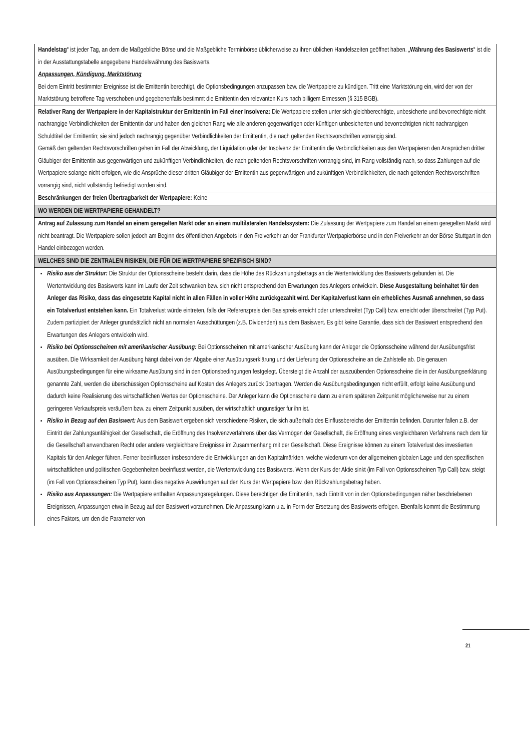| Handelstag “ ist jeder Tag, an dem die Maßgebliche Börse und die Maßgebliche Terminbörse üblicherweise zu ihren üblichen Handelszeiten geöffnet haben. „ Währung des Basiswerts “ ist die in der Ausstattungstabelle angegebene Handelswährung des Basiswerts. Anpassungen, Kündigung, Marktstörung Bei dem Eintritt bestimmter Ereignisse ist die Emittentin berechtigt, die Optionsbedingungen anzupassen bzw. die Wertpapiere zu kündigen. Tritt eine Marktstörung ein, wird der von der Marktstörung betroffene Tag verschoben und gegebenenfalls bestimmt die Emittentin den relevanten Kurs nach billigem Ermessen (§ 315 BGB). |
| Relativer Rang der Wertpapiere in der Kapitalstruktur der Emittentin im Fall einer Insolvenz: Die Wertpapiere stellen unter sich gleichberechtigte, unbesicherte und bevorrechtigte nicht nachrangige Verbindlichkeiten der Emittentin dar und haben den gleichen Rang wie alle anderen gegenwärtigen oder künftigen unbesicherten und bevorrechtigten nicht nachrangigen Schuldtitel der Emittentin; sie sind jedoch nachrangig gegenüber Verbindlichkeiten der Emittentin, die nach geltenden Rechtsvorschriften vorrangig sind. Gemäß den geltenden Rechtsvorschriften gehen im Fall der Abwicklung, der Liquidation oder der Insolvenz der Emittentin die Verbindlichkeiten aus den Wertpapieren den Ansprüchen dritter Gläubiger der Emittentin aus gegenwärtigen und zukünftigen Verbindlichkeiten, die nach geltenden Rechtsvorschriften vorrangig sind, im Rang vollständig nach, so dass Zahlungen auf die Wertpapiere solange nicht erfolgen, wie die Ansprüche dieser dritten Gläubiger der Emittentin aus gegenwärtigen und zukünftigen Verbindlichkeiten, die nach geltenden Rechtsvorschriften vorrangig sind, nicht vollständig befriedigt worden sind. |
| Beschränkungen der freien Übertragbarkeit der Wertpapiere: Keine |
| WO WERDEN DIE WERTPAPIERE GEHANDELT? |
| Antrag auf Zulassung zum Handel an einem geregelten Markt oder an einem multilateralen Handelssystem: Die Zulassung der Wertpapiere zum Handel an einem geregelten Markt wird nicht beantragt. Die Wertpapiere sollen jedoch am Beginn des öffentlichen Angebots in den Freiverkehr an der Frankfurter Wertpapierbörse und in den Freiverkehr an der Börse Stuttgart in den Handel einbezogen werden. |
| WELCHES SIND DIE ZENTRALEN RISIKEN, DIE FÜR DIE WERTPAPIERE SPEZIFISCH SIND? |
| Risiko aus der Struktur: Die Struktur der Optionsscheine besteht darin, dass die Höhe des Rückzahlungsbetrags an die Wertentwicklung des Basiswerts gebunden ist. Die Wertentwicklung des Basiswerts kann im Laufe der Zeit schwanken bzw. sich nicht entsprechend den Erwartungen des Anlegers entwickeln. Diese Ausgestaltung beinhaltet für den Anleger das Risiko, dass das eingesetzte Kapital nicht in allen Fällen in voller Höhe zurückgezahlt wird. Der Kapitalverlust kann ein erhebliches Ausmaß annehmen, so dass ein Totalverlust entstehen kann. Ein Totalverlust würde eintreten, falls der Referenzpreis den Basispreis erreicht oder unterschreitet (Typ Call) bzw. erreicht oder überschreitet (Typ Put). Zudem partizipiert der Anleger grundsätzlich nicht an normalen Ausschüttungen (z.B. Dividenden) aus dem Basiswert. Es gibt keine Garantie, dass sich der Basiswert entsprechend den Erwartungen des Anlegers entwickeln wird. Risiko bei Optionsscheinen mit amerikanischer Ausübung: Bei Optionsscheinen mit amerikanischer Ausübung kann der Anleger die Optionsscheine während der Ausübungsfrist ausüben. Die Wirksamkeit der Ausübung hängt dabei von der Abgabe einer Ausübungserklärung und der Lieferung der Optionsscheine an die Zahlstelle ab. Die genauen Ausübungsbedingungen für eine wirksame Ausübung sind in den Optionsbedingungen festgelegt. Übersteigt die Anzahl der auszuübenden Optionsscheine die in der Ausübungserklärung genannte Zahl, werden die überschüssigen Optionsscheine auf Kosten des Anlegers zurück übertragen. Werden die Ausübungsbedingungen nicht erfüllt, erfolgt keine Ausübung und dadurch keine Realisierung des wirtschaftlichen Wertes der Optionsscheine. Der Anleger kann die Optionsscheine dann zu einem späteren Zeitpunkt möglicherweise nur zu einem geringeren Verkaufspreis veräußern bzw. zu einem Zeitpunkt ausüben, der wirtschaftlich ungünstiger für ihn ist. Risiko in Bezug auf den Basiswert: Aus dem Basiswert ergeben sich verschiedene Risiken, die sich außerhalb des Einflussbereichs der Emittentin befinden. Darunter fallen z.B. der Eintritt der Zahlungsunfähigkeit der Gesellschaft, die Eröffnung des Insolvenzverfahrens über das Vermögen der Gesellschaft, die Eröffnung eines vergleichbaren Verfahrens nach dem für die Gesellschaft anwendbaren Recht oder andere vergleichbare Ereignisse im Zusammenhang mit der Gesellschaft. Diese Ereignisse können zu einem Totalverlust des investierten Kapitals für den Anleger führen. Ferner beeinflussen insbesondere die Entwicklungen an den Kapitalmärkten, welche wiederum von der allgemeinen globalen Lage und den spezifischen wirtschaftlichen und politischen Gegebenheiten beeinflusst werden, die Wertentwicklung des Basiswerts. Wenn der Kurs der Aktie sinkt (im Fall von Optionsscheinen Typ Call) bzw. steigt (im Fall von Optionsscheinen Typ Put), kann dies negative Auswirkungen auf den Kurs der Wertpapiere bzw. den Rückzahlungsbetrag haben. Risiko aus Anpassungen: Die Wertpapiere enthalten Anpassungsregelungen. Diese berechtigen die Emittentin, nach Eintritt von in den Optionsbedingungen näher beschriebenen Ereignissen, Anpassungen etwa in Bezug auf den Basiswert vorzunehmen. Die Anpassung kann u.a. in Form der Ersetzung des Basiswerts erfolgen. Ebenfalls kommt die Bestimmung eines Faktors, um den die Parameter von |
21